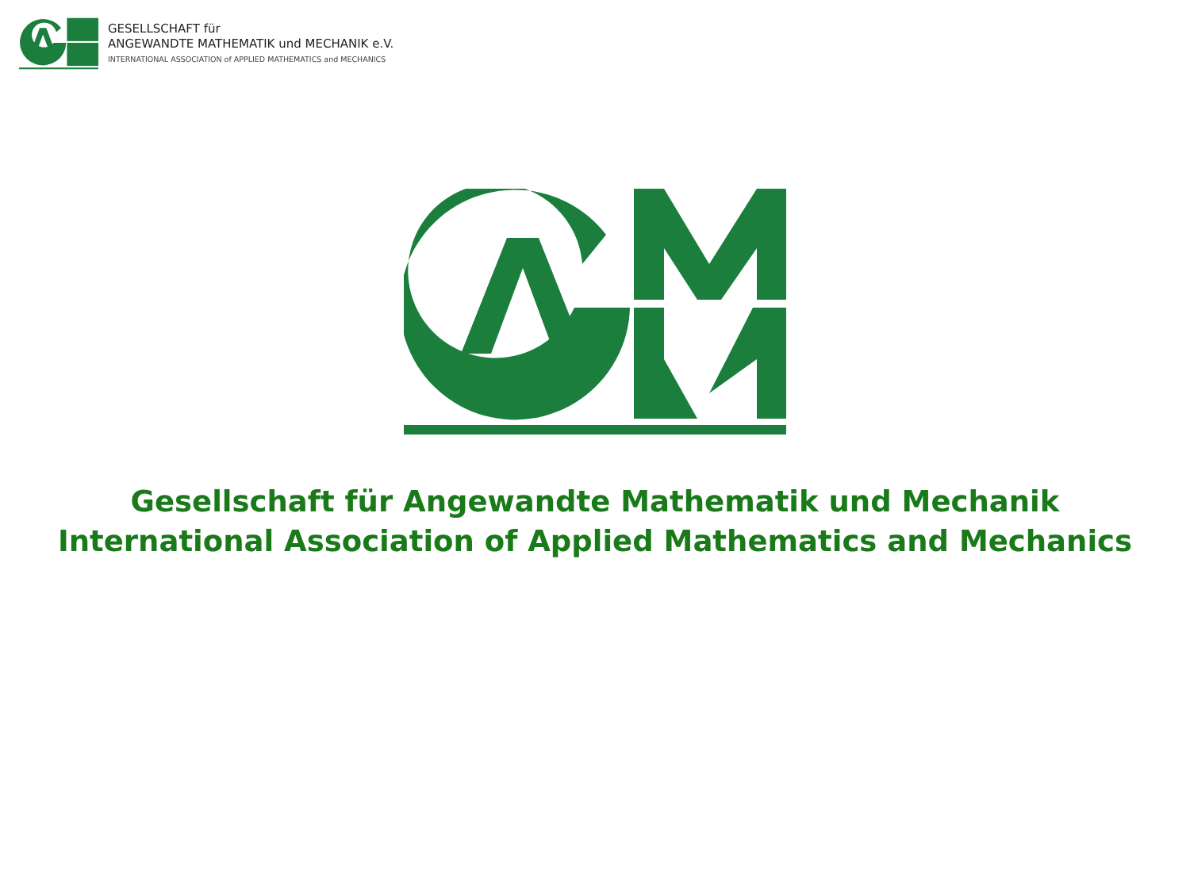GESELLSCHAFT für
ANGEWANDTE MATHEMATIK und MECHANIK e.V.
INTERNATIONAL ASSOCIATION of APPLIED MATHEMATICS and MECHANICS
Gesellschaft für Angewandte Mathematik und Mechanik
International Association of Applied Mathematics and Mechanics